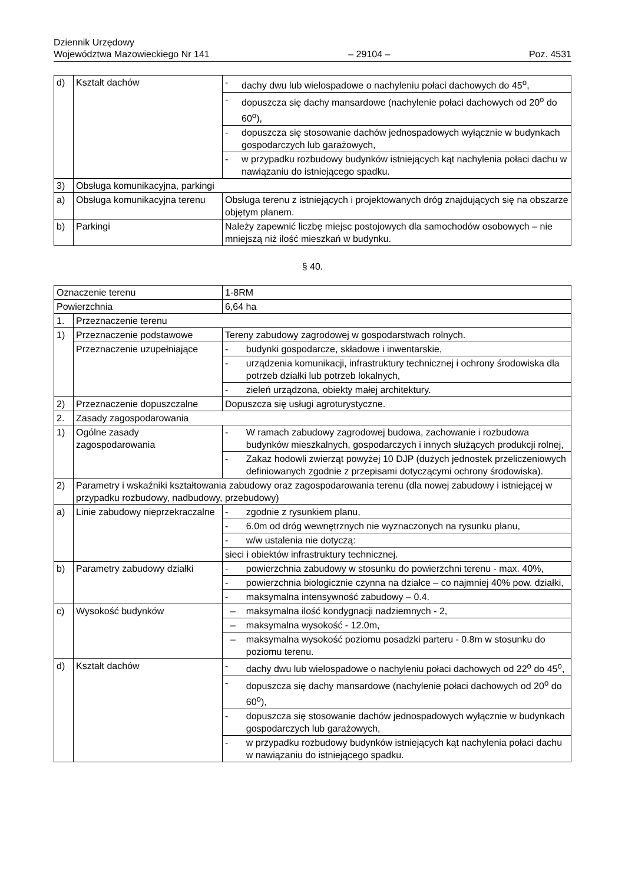Dziennik Urzędowy
Województwa Mazowieckiego Nr 141
– 29104 –
Poz. 4531
| d) | Kształt dachów | - | dachy dwu lub wielospadowe o nachyleniu połaci dachowych do 45<sup>o</sup>, |
| | | - | dopuszcza się dachy mansardowe (nachylenie połaci dachowych od 20<sup>o</sup> do 60<sup>o</sup>), |
| | | - | dopuszcza się stosowanie dachów jednospadowych wyłącznie w budynkach gospodarczych lub garażowych, |
| | | - | w przypadku rozbudowy budynków istniejących kąt nachylenia połaci dachu w nawiązaniu do istniejącego spadku. |
| 3) | Obsługa komunikacyjna, parkingi | | |
| a) | Obsługa komunikacyjna terenu | Obsługa terenu z istniejących i projektowanych dróg znajdujących się na obszarze objętym planem. | |
| b) | Parkingi | Należy zapewnić liczbę miejsc postojowych dla samochodów osobowych – nie mniejszą niż ilość mieszkań w budynku. | |
§ 40.
| Oznaczenie terenu | | 1-8RM | |
| Powierzchnia | | 6,64 ha | |
| 1. | Przeznaczenie terenu | | |
| 1) | Przeznaczenie podstawowe | Tereny zabudowy zagrodowej w gospodarstwach rolnych. | |
| | Przeznaczenie uzupełniające | - | budynki gospodarcze, składowe i inwentarskie, |
| | | - | urządzenia komunikacji, infrastruktury technicznej i ochrony środowiska dla potrzeb działki lub potrzeb lokalnych, |
| | | - | zieleń urządzona, obiekty małej architektury. |
| 2) | Przeznaczenie dopuszczalne | Dopuszcza się usługi agroturystyczne. | |
| 2. | Zasady zagospodarowania | | |
| 1) | Ogólne zasady zagospodarowania | - | W ramach zabudowy zagrodowej budowa, zachowanie i rozbudowa budynków mieszkalnych, gospodarczych i innych służących produkcji rolnej, |
| | | - | Zakaz hodowli zwierząt powyżej 10 DJP (dużych jednostek przeliczeniowych definiowanych zgodnie z przepisami dotyczącymi ochrony środowiska). |
| 2) | Parametry i wskaźniki kształtowania zabudowy oraz zagospodarowania terenu (dla nowej zabudowy i istniejącej w przypadku rozbudowy, nadbudowy, przebudowy) | | |
| a) | Linie zabudowy nieprzekraczalne | - | zgodnie z rysunkiem planu, |
| | | - | 6.0m od dróg wewnętrznych nie wyznaczonych na rysunku planu, |
| | | - | w/w ustalenia nie dotyczą: |
| | | sieci i obiektów infrastruktury technicznej. | |
| b) | Parametry zabudowy działki | - | powierzchnia zabudowy w stosunku do powierzchni terenu - max. 40%, |
| | | - | powierzchnia biologicznie czynna na działce – co najmniej 40% pow. działki, |
| | | - | maksymalna intensywność zabudowy – 0.4. |
| c) | Wysokość budynków | – | maksymalna ilość kondygnacji nadziemnych - 2, |
| | | – | maksymalna wysokość - 12.0m, |
| | | – | maksymalna wysokość poziomu posadzki parteru - 0.8m w stosunku do poziomu terenu. |
| d) | Kształt dachów | - | dachy dwu lub wielospadowe o nachyleniu połaci dachowych od 22<sup>o</sup> do 45<sup>o</sup>, |
| | | - | dopuszcza się dachy mansardowe (nachylenie połaci dachowych od 20<sup>o</sup> do 60<sup>o</sup>), |
| | | - | dopuszcza się stosowanie dachów jednospadowych wyłącznie w budynkach gospodarczych lub garażowych, |
| | | - | w przypadku rozbudowy budynków istniejących kąt nachylenia połaci dachu w nawiązaniu do istniejącego spadku. |